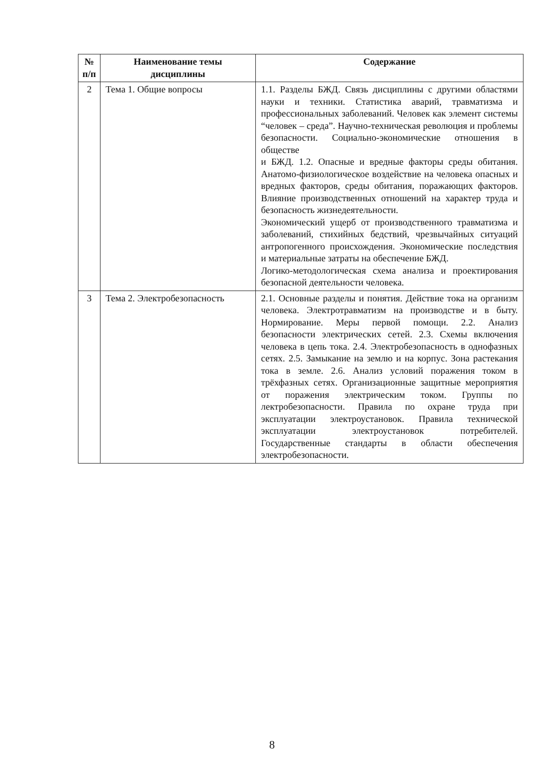| № п/п | Наименование темы дисциплины | Содержание |
| --- | --- | --- |
| 2 | Тема 1. Общие вопросы | 1.1. Разделы БЖД. Связь дисциплины с другими областями науки и техники. Статистика аварий, травматизма и профессиональных заболеваний. Человек как элемент системы “человек – среда”. Научно-техническая революция и проблемы безопасности. Социально-экономические отношения в обществе и БЖД. 1.2. Опасные и вредные факторы среды обитания. Анатомо-физиологическое воздействие на человека опасных и вредных факторов, среды обитания, поражающих факторов. Влияние производственных отношений на характер труда и безопасность жизнедеятельности. Экономический ущерб от производственного травматизма и заболеваний, стихийных бедствий, чрезвычайных ситуаций антропогенного происхождения. Экономические последствия и материальные затраты на обеспечение БЖД. Логико-методологическая схема анализа и проектирования безопасной деятельности человека. |
| 3 | Тема 2. Электробезопасность | 2.1. Основные разделы и понятия. Действие тока на организм человека. Электротравматизм на производстве и в быту. Нормирование. Меры первой помощи. 2.2. Анализ безопасности электрических сетей. 2.3. Схемы включения человека в цепь тока. 2.4. Электробезопасность в однофазных сетях. 2.5. Замыкание на землю и на корпус. Зона растекания тока в земле. 2.6. Анализ условий поражения током в трёхфазных сетях. Организационные защитные мероприятия от поражения электрическим током. Группы по лектробезопасности. Правила по охране труда при эксплуатации электроустановок. Правила технической эксплуатации электроустановок потребителей. Государственные стандарты в области обеспечения электробезопасности. |
8